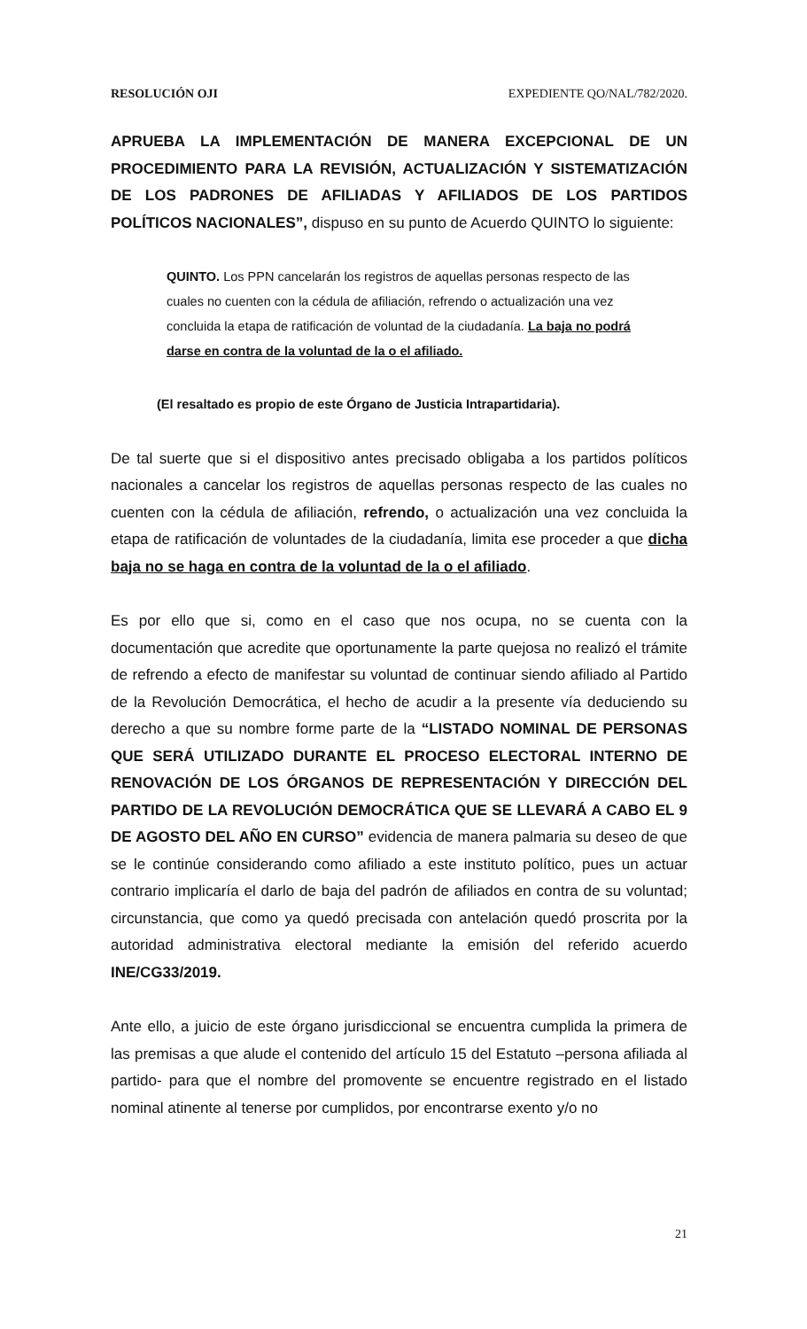RESOLUCIÓN OJI EXPEDIENTE QO/NAL/782/2020.
APRUEBA LA IMPLEMENTACIÓN DE MANERA EXCEPCIONAL DE UN PROCEDIMIENTO PARA LA REVISIÓN, ACTUALIZACIÓN Y SISTEMATIZACIÓN DE LOS PADRONES DE AFILIADAS Y AFILIADOS DE LOS PARTIDOS POLÍTICOS NACIONALES”, dispuso en su punto de Acuerdo QUINTO lo siguiente:
QUINTO. Los PPN cancelarán los registros de aquellas personas respecto de las cuales no cuenten con la cédula de afiliación, refrendo o actualización una vez concluida la etapa de ratificación de voluntad de la ciudadanía. La baja no podrá darse en contra de la voluntad de la o el afiliado.
(El resaltado es propio de este Órgano de Justicia Intrapartidaria).
De tal suerte que si el dispositivo antes precisado obligaba a los partidos políticos nacionales a cancelar los registros de aquellas personas respecto de las cuales no cuenten con la cédula de afiliación, refrendo, o actualización una vez concluida la etapa de ratificación de voluntades de la ciudadanía, limita ese proceder a que dicha baja no se haga en contra de la voluntad de la o el afiliado.
Es por ello que si, como en el caso que nos ocupa, no se cuenta con la documentación que acredite que oportunamente la parte quejosa no realizó el trámite de refrendo a efecto de manifestar su voluntad de continuar siendo afiliado al Partido de la Revolución Democrática, el hecho de acudir a la presente vía deduciendo su derecho a que su nombre forme parte de la “LISTADO NOMINAL DE PERSONAS QUE SERÁ UTILIZADO DURANTE EL PROCESO ELECTORAL INTERNO DE RENOVACIÓN DE LOS ÓRGANOS DE REPRESENTACIÓN Y DIRECCIÓN DEL PARTIDO DE LA REVOLUCIÓN DEMOCRÁTICA QUE SE LLEVARÁ A CABO EL 9 DE AGOSTO DEL AÑO EN CURSO” evidencia de manera palmaria su deseo de que se le continúe considerando como afiliado a este instituto político, pues un actuar contrario implicaría el darlo de baja del padrón de afiliados en contra de su voluntad; circunstancia, que como ya quedó precisada con antelación quedó proscrita por la autoridad administrativa electoral mediante la emisión del referido acuerdo INE/CG33/2019.
Ante ello, a juicio de este órgano jurisdiccional se encuentra cumplida la primera de las premisas a que alude el contenido del artículo 15 del Estatuto –persona afiliada al partido- para que el nombre del promovente se encuentre registrado en el listado nominal atinente al tenerse por cumplidos, por encontrarse exento y/o no
21